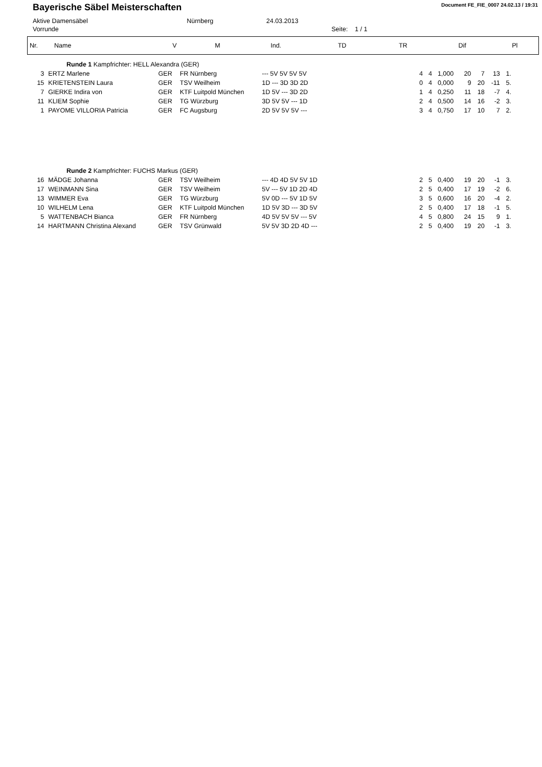Bayerische Säbel Meisterschaften
Document FE_FIE_0007 24.02.13 / 19:31
Aktive Damensäbel Nürnberg 24.03.2013
Vorrunde Seite: 1 / 1
| Nr. | Name | V | M | Ind. | TD | TR | Dif | Pl |
| --- | --- | --- | --- | --- | --- | --- | --- | --- |
| Runde 1 Kampfrichter: HELL Alexandra (GER) | | | | | | | | | | | | |
| 3 | ERTZ Marlene | GER | FR Nürnberg | --- 5V 5V 5V 5V | | 4 | 4 | 1,000 | 20 | 7 | 13 | 1. |
| 15 | KRIETENSTEIN Laura | GER | TSV Weilheim | 1D --- 3D 3D 2D | | 0 | 4 | 0,000 | 9 | 20 | -11 | 5. |
| 7 | GIERKE Indira von | GER | KTF Luitpold München | 1D 5V --- 3D 2D | | 1 | 4 | 0,250 | 11 | 18 | -7 | 4. |
| 11 | KLIEM Sophie | GER | TG Würzburg | 3D 5V 5V --- 1D | | 2 | 4 | 0,500 | 14 | 16 | -2 | 3. |
| 1 | PAYOME VILLORIA Patricia | GER | FC Augsburg | 2D 5V 5V 5V --- | | 3 | 4 | 0,750 | 17 | 10 | 7 | 2. |
| Runde 2 Kampfrichter: FUCHS Markus (GER) | | | | | | | | | | | | |
| 16 | MÄDGE Johanna | GER | TSV Weilheim | --- 4D 4D 5V 5V 1D | | 2 | 5 | 0,400 | 19 | 20 | -1 | 3. |
| 17 | WEINMANN Sina | GER | TSV Weilheim | 5V --- 5V 1D 2D 4D | | 2 | 5 | 0,400 | 17 | 19 | -2 | 6. |
| 13 | WIMMER Eva | GER | TG Würzburg | 5V 0D --- 5V 1D 5V | | 3 | 5 | 0,600 | 16 | 20 | -4 | 2. |
| 10 | WILHELM Lena | GER | KTF Luitpold München | 1D 5V 3D --- 3D 5V | | 2 | 5 | 0,400 | 17 | 18 | -1 | 5. |
| 5 | WATTENBACH Bianca | GER | FR Nürnberg | 4D 5V 5V 5V --- 5V | | 4 | 5 | 0,800 | 24 | 15 | 9 | 1. |
| 14 | HARTMANN Christina Alexand | GER | TSV Grünwald | 5V 5V 3D 2D 4D --- | | 2 | 5 | 0,400 | 19 | 20 | -1 | 3. |